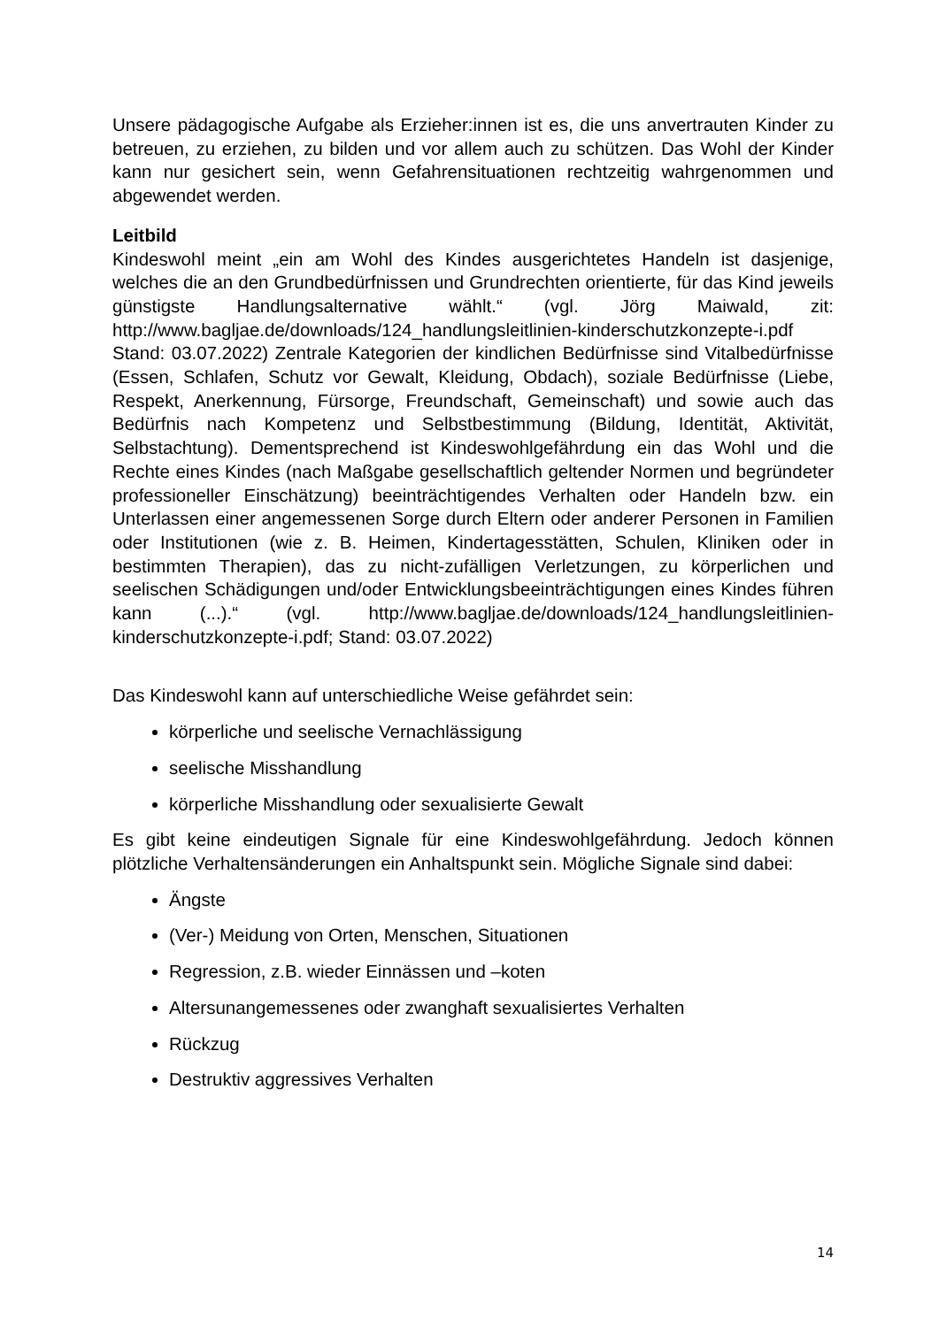Unsere pädagogische Aufgabe als Erzieher:innen ist es, die uns anvertrauten Kinder zu betreuen, zu erziehen, zu bilden und vor allem auch zu schützen. Das Wohl der Kinder kann nur gesichert sein, wenn Gefahrensituationen rechtzeitig wahrgenommen und abgewendet werden.
Leitbild
Kindeswohl meint „ein am Wohl des Kindes ausgerichtetes Handeln ist dasjenige, welches die an den Grundbedürfnissen und Grundrechten orientierte, für das Kind jeweils günstigste Handlungsalternative wählt.“ (vgl. Jörg Maiwald, zit: http://www.bagljae.de/downloads/124_handlungsleitlinien-kinderschutzkonzepte-i.pdf Stand: 03.07.2022) Zentrale Kategorien der kindlichen Bedürfnisse sind Vitalbedürfnisse (Essen, Schlafen, Schutz vor Gewalt, Kleidung, Obdach), soziale Bedürfnisse (Liebe, Respekt, Anerkennung, Fürsorge, Freundschaft, Gemeinschaft) und sowie auch das Bedürfnis nach Kompetenz und Selbstbestimmung (Bildung, Identität, Aktivität, Selbstachtung). Dementsprechend ist Kindeswohlgefährdung ein das Wohl und die Rechte eines Kindes (nach Maßgabe gesellschaftlich geltender Normen und begründeter professioneller Einschätzung) beeinträchtigendes Verhalten oder Handeln bzw. ein Unterlassen einer angemessenen Sorge durch Eltern oder anderer Personen in Familien oder Institutionen (wie z. B. Heimen, Kindertagesstätten, Schulen, Kliniken oder in bestimmten Therapien), das zu nicht-zufälligen Verletzungen, zu körperlichen und seelischen Schädigungen und/oder Entwicklungsbeeinträchtigungen eines Kindes führen kann (...).“ (vgl. http://www.bagljae.de/downloads/124_handlungsleitlinien-kinderschutzkonzepte-i.pdf; Stand: 03.07.2022)
Das Kindeswohl kann auf unterschiedliche Weise gefährdet sein:
körperliche und seelische Vernachlässigung
seelische Misshandlung
körperliche Misshandlung oder sexualisierte Gewalt
Es gibt keine eindeutigen Signale für eine Kindeswohlgefährdung. Jedoch können plötzliche Verhaltensänderungen ein Anhaltspunkt sein. Mögliche Signale sind dabei:
Ängste
(Ver-) Meidung von Orten, Menschen, Situationen
Regression, z.B. wieder Einnässen und –koten
Altersunangemessenes oder zwanghaft sexualisiertes Verhalten
Rückzug
Destruktiv aggressives Verhalten
14